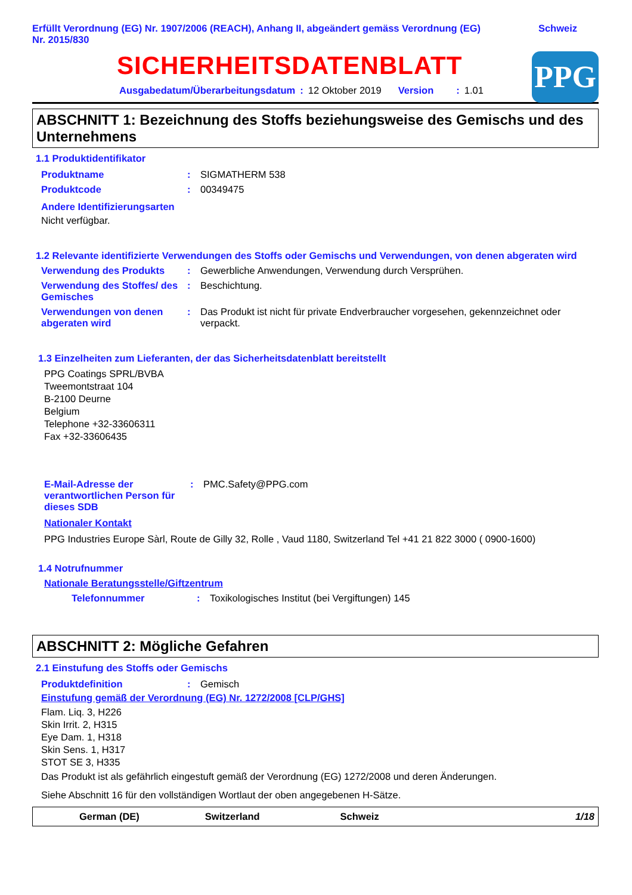Erfüllt Verordnung (EG) Nr. 1907/2006 (REACH), Anhang II, abgeändert gemäss Verordnung (EG)
Nr. 2015/830
Schweiz
PPG
SICHERHEITSDATENBLATT
Ausgabedatum/Überarbeitungsdatum: 12 Oktober 2019 Version: 1.01
ABSCHNITT 1: Bezeichnung des Stoffs beziehungsweise des Gemischs und des Unternehmens
1.1 Produktidentifikator
Produktname : SIGMATHERM 538
Produktcode : 00349475
Andere Identifizierungsarten
Nicht verfügbar.
1.2 Relevante identifizierte Verwendungen des Stoffs oder Gemischs und Verwendungen, von denen abgeraten wird
Verwendung des Produkts : Gewerbliche Anwendungen, Verwendung durch Versprühen.
Verwendung des Stoffes/ des Gemisches
: Beschichtung.
Verwendungen von denen abgeraten wird
: Das Produkt ist nicht für private Endverbraucher vorgesehen, gekennzeichnet oder verpackt.
1.3 Einzelheiten zum Lieferanten, der das Sicherheitsdatenblatt bereitstellt
PPG Coatings SPRL/BVBA
Tweemontstraat 104
B-2100 Deurne
Belgium
Telephone +32-33606311
Fax +32-33606435
E-Mail-Adresse der verantwortlichen Person für dieses SDB
: PMC.Safety@PPG.com
Nationaler Kontakt
PPG Industries Europe Sàrl, Route de Gilly 32, Rolle , Vaud 1180, Switzerland Tel +41 21 822 3000 ( 0900-1600)
1.4 Notrufnummer
Nationale Beratungsstelle/Giftzentrum
Telefonnummer : Toxikologisches Institut (bei Vergiftungen) 145
ABSCHNITT 2: Mögliche Gefahren
2.1 Einstufung des Stoffs oder Gemischs
Produktdefinition : Gemisch
Einstufung gemäß der Verordnung (EG) Nr. 1272/2008 [CLP/GHS]
Flam. Liq. 3, H226
Skin Irrit. 2, H315
Eye Dam. 1, H318
Skin Sens. 1, H317
STOT SE 3, H335
Das Produkt ist als gefährlich eingestuft gemäß der Verordnung (EG) 1272/2008 und deren Änderungen.
Siehe Abschnitt 16 für den vollständigen Wortlaut der oben angegebenen H-Sätze.
German (DE) Switzerland Schweiz 1/18